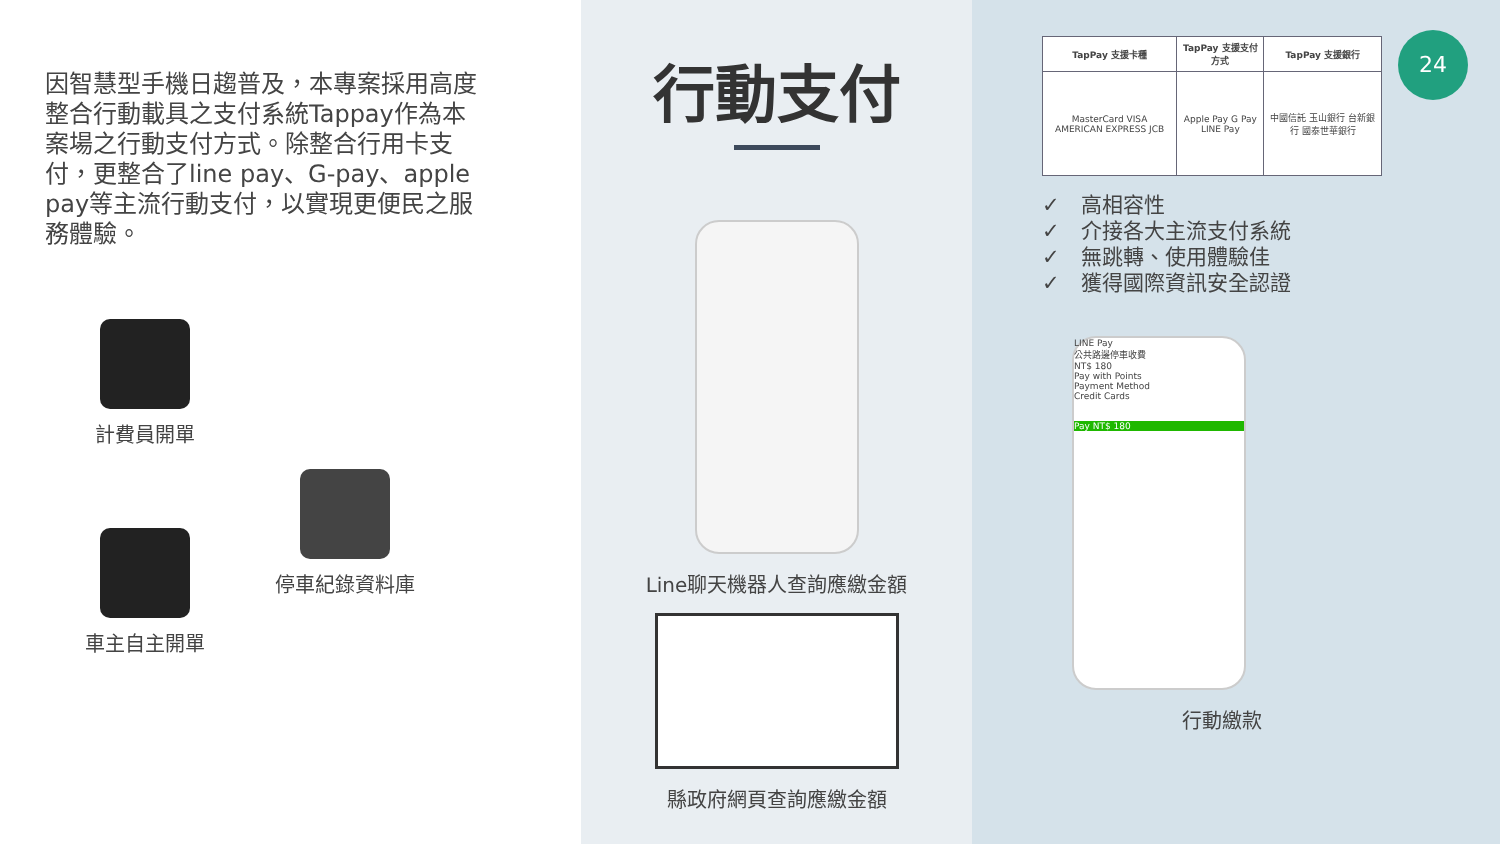因智慧型手機日趨普及，本專案採用高度整合行動載具之支付系統Tappay作為本案場之行動支付方式。除整合行用卡支付，更整合了line pay、G-pay、apple pay等主流行動支付，以實現更便民之服務體驗。
計費員開單
車主自主開單
停車紀錄資料庫
行動支付
Line聊天機器人查詢應繳金額
縣政府網頁查詢應繳金額
24
| TapPay 支援卡種 | TapPay 支援支付方式 | TapPay 支援銀行 |
| --- | --- | --- |
| MasterCard VISA AMERICAN EXPRESS JCB | Apple Pay G Pay LINE Pay | 中國信託 玉山銀行 台新銀行 國泰世華銀行 |
✓　高相容性
✓　介接各大主流支付系統
✓　無跳轉、使用體驗佳
✓　獲得國際資訊安全認證
LINE Pay
公共路邊停車收費
NT$ 180
Pay with Points
Payment Method
Credit Cards
Pay NT$ 180
行動繳款